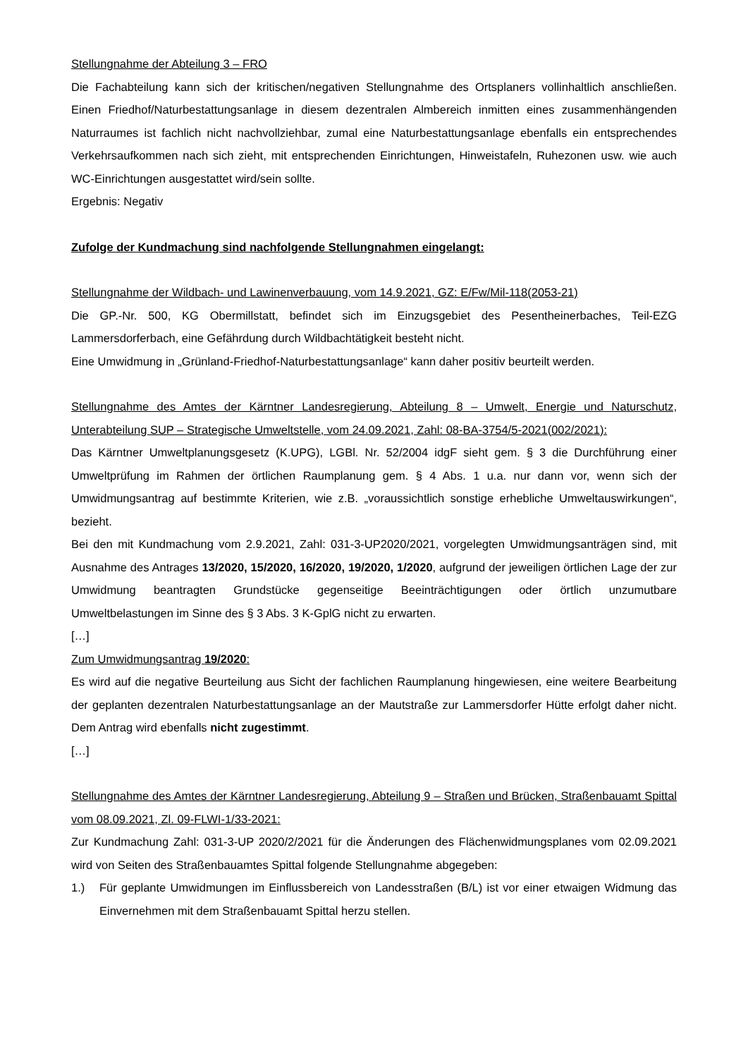Stellungnahme der Abteilung 3 – FRO
Die Fachabteilung kann sich der kritischen/negativen Stellungnahme des Ortsplaners vollinhaltlich anschließen. Einen Friedhof/Naturbestattungsanlage in diesem dezentralen Almbereich inmitten eines zusammenhängenden Naturraumes ist fachlich nicht nachvollziehbar, zumal eine Naturbestattungsanlage ebenfalls ein entsprechendes Verkehrsaufkommen nach sich zieht, mit entsprechenden Einrichtungen, Hinweistafeln, Ruhezonen usw. wie auch WC-Einrichtungen ausgestattet wird/sein sollte.
Ergebnis: Negativ
Zufolge der Kundmachung sind nachfolgende Stellungnahmen eingelangt:
Stellungnahme der Wildbach- und Lawinenverbauung, vom 14.9.2021, GZ: E/Fw/Mil-118(2053-21)
Die GP.-Nr. 500, KG Obermillstatt, befindet sich im Einzugsgebiet des Pesentheinerbaches, Teil-EZG Lammersdorferbach, eine Gefährdung durch Wildbachtätigkeit besteht nicht.
Eine Umwidmung in „Grünland-Friedhof-Naturbestattungsanlage“ kann daher positiv beurteilt werden.
Stellungnahme des Amtes der Kärntner Landesregierung, Abteilung 8 – Umwelt, Energie und Naturschutz, Unterabteilung SUP – Strategische Umweltstelle, vom 24.09.2021, Zahl: 08-BA-3754/5-2021(002/2021):
Das Kärntner Umweltplanungsgesetz (K.UPG), LGBl. Nr. 52/2004 idgF sieht gem. § 3 die Durchführung einer Umweltprüfung im Rahmen der örtlichen Raumplanung gem. § 4 Abs. 1 u.a. nur dann vor, wenn sich der Umwidmungsantrag auf bestimmte Kriterien, wie z.B. „voraussichtlich sonstige erhebliche Umweltauswirkungen“, bezieht.
Bei den mit Kundmachung vom 2.9.2021, Zahl: 031-3-UP2020/2021, vorgelegten Umwidmungsanträgen sind, mit Ausnahme des Antrages 13/2020, 15/2020, 16/2020, 19/2020, 1/2020, aufgrund der jeweiligen örtlichen Lage der zur Umwidmung beantragten Grundstücke gegenseitige Beeinträchtigungen oder örtlich unzumutbare Umweltbelastungen im Sinne des § 3 Abs. 3 K-GplG nicht zu erwarten.
[…]
Zum Umwidmungsantrag 19/2020:
Es wird auf die negative Beurteilung aus Sicht der fachlichen Raumplanung hingewiesen, eine weitere Bearbeitung der geplanten dezentralen Naturbestattungsanlage an der Mautstraße zur Lammersdorfer Hütte erfolgt daher nicht. Dem Antrag wird ebenfalls nicht zugestimmt.
[…]
Stellungnahme des Amtes der Kärntner Landesregierung, Abteilung 9 – Straßen und Brücken, Straßenbauamt Spittal vom 08.09.2021, Zl. 09-FLWI-1/33-2021:
Zur Kundmachung Zahl: 031-3-UP 2020/2/2021 für die Änderungen des Flächenwidmungsplanes vom 02.09.2021 wird von Seiten des Straßenbauamtes Spittal folgende Stellungnahme abgegeben:
1.) Für geplante Umwidmungen im Einflussbereich von Landesstraßen (B/L) ist vor einer etwaigen Widmung das Einvernehmen mit dem Straßenbauamt Spittal herzu stellen.